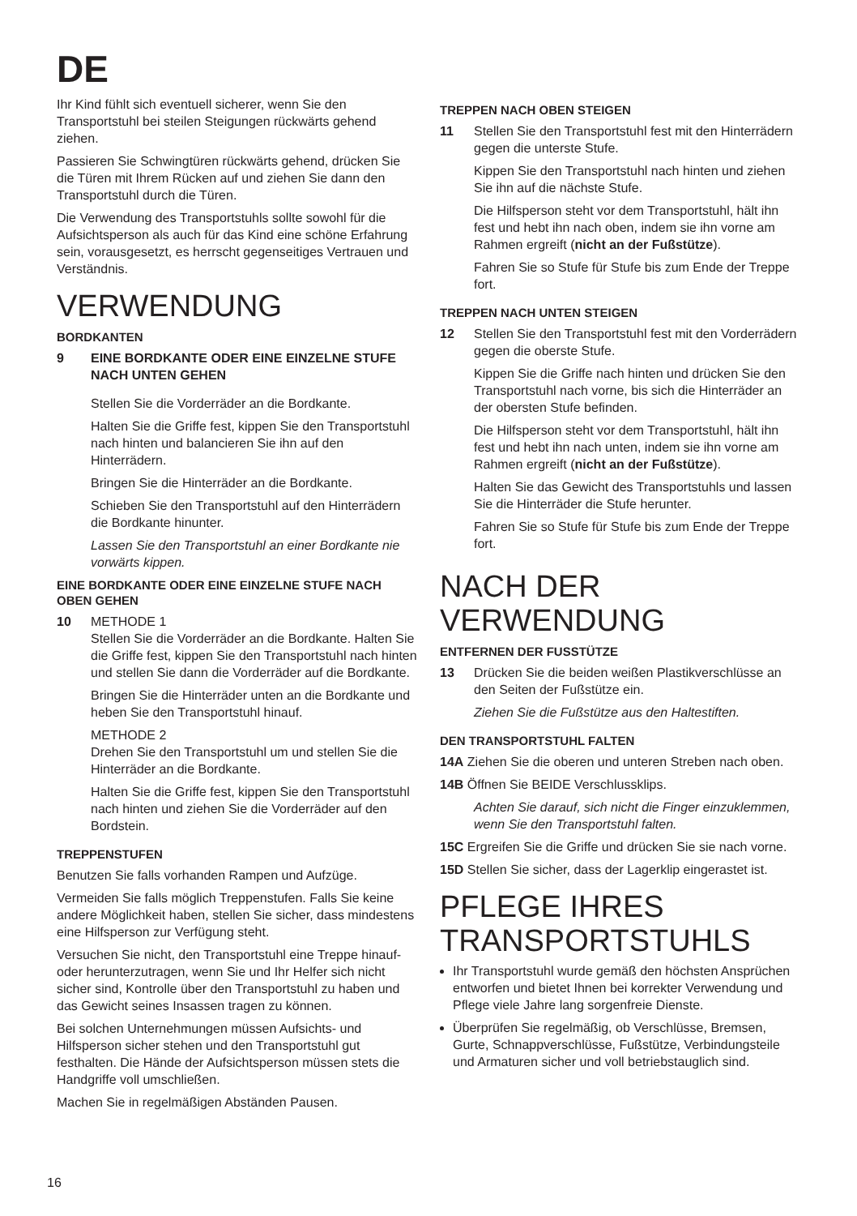DE
Ihr Kind fühlt sich eventuell sicherer, wenn Sie den Transportstuhl bei steilen Steigungen rückwärts gehend ziehen.
Passieren Sie Schwingtüren rückwärts gehend, drücken Sie die Türen mit Ihrem Rücken auf und ziehen Sie dann den Transportstuhl durch die Türen.
Die Verwendung des Transportstuhls sollte sowohl für die Aufsichtsperson als auch für das Kind eine schöne Erfahrung sein, vorausgesetzt, es herrscht gegenseitiges Vertrauen und Verständnis.
VERWENDUNG
BORDKANTEN
9 EINE BORDKANTE ODER EINE EINZELNE STUFE NACH UNTEN GEHEN
Stellen Sie die Vorderräder an die Bordkante.
Halten Sie die Griffe fest, kippen Sie den Transportstuhl nach hinten und balancieren Sie ihn auf den Hinterrädern.
Bringen Sie die Hinterräder an die Bordkante.
Schieben Sie den Transportstuhl auf den Hinterrädern die Bordkante hinunter.
Lassen Sie den Transportstuhl an einer Bordkante nie vorwärts kippen.
EINE BORDKANTE ODER EINE EINZELNE STUFE NACH OBEN GEHEN
10 METHODE 1
Stellen Sie die Vorderräder an die Bordkante. Halten Sie die Griffe fest, kippen Sie den Transportstuhl nach hinten und stellen Sie dann die Vorderräder auf die Bordkante.
Bringen Sie die Hinterräder unten an die Bordkante und heben Sie den Transportstuhl hinauf.
METHODE 2
Drehen Sie den Transportstuhl um und stellen Sie die Hinterräder an die Bordkante.
Halten Sie die Griffe fest, kippen Sie den Transportstuhl nach hinten und ziehen Sie die Vorderräder auf den Bordstein.
TREPPENSTUFEN
Benutzen Sie falls vorhanden Rampen und Aufzüge.
Vermeiden Sie falls möglich Treppenstufen. Falls Sie keine andere Möglichkeit haben, stellen Sie sicher, dass mindestens eine Hilfsperson zur Verfügung steht.
Versuchen Sie nicht, den Transportstuhl eine Treppe hinauf- oder herunterzutragen, wenn Sie und Ihr Helfer sich nicht sicher sind, Kontrolle über den Transportstuhl zu haben und das Gewicht seines Insassen tragen zu können.
Bei solchen Unternehmungen müssen Aufsichts- und Hilfsperson sicher stehen und den Transportstuhl gut festhalten. Die Hände der Aufsichtsperson müssen stets die Handgriffe voll umschließen.
Machen Sie in regelmäßigen Abständen Pausen.
TREPPEN NACH OBEN STEIGEN
11 Stellen Sie den Transportstuhl fest mit den Hinterrädern gegen die unterste Stufe.
Kippen Sie den Transportstuhl nach hinten und ziehen Sie ihn auf die nächste Stufe.
Die Hilfsperson steht vor dem Transportstuhl, hält ihn fest und hebt ihn nach oben, indem sie ihn vorne am Rahmen ergreift (nicht an der Fußstütze).
Fahren Sie so Stufe für Stufe bis zum Ende der Treppe fort.
TREPPEN NACH UNTEN STEIGEN
12 Stellen Sie den Transportstuhl fest mit den Vorderrädern gegen die oberste Stufe.
Kippen Sie die Griffe nach hinten und drücken Sie den Transportstuhl nach vorne, bis sich die Hinterräder an der obersten Stufe befinden.
Die Hilfsperson steht vor dem Transportstuhl, hält ihn fest und hebt ihn nach unten, indem sie ihn vorne am Rahmen ergreift (nicht an der Fußstütze).
Halten Sie das Gewicht des Transportstuhls und lassen Sie die Hinterräder die Stufe herunter.
Fahren Sie so Stufe für Stufe bis zum Ende der Treppe fort.
NACH DER VERWENDUNG
ENTFERNEN DER FUSSTÜTZE
13 Drücken Sie die beiden weißen Plastikverschlüsse an den Seiten der Fußstütze ein.
Ziehen Sie die Fußstütze aus den Haltestiften.
DEN TRANSPORTSTUHL FALTEN
14A Ziehen Sie die oberen und unteren Streben nach oben.
14B Öffnen Sie BEIDE Verschlussklips.
Achten Sie darauf, sich nicht die Finger einzuklemmen, wenn Sie den Transportstuhl falten.
15C Ergreifen Sie die Griffe und drücken Sie sie nach vorne.
15D Stellen Sie sicher, dass der Lagerklip eingerastet ist.
PFLEGE IHRES TRANSPORTSTUHLS
Ihr Transportstuhl wurde gemäß den höchsten Ansprüchen entworfen und bietet Ihnen bei korrekter Verwendung und Pflege viele Jahre lang sorgenfreie Dienste.
Überprüfen Sie regelmäßig, ob Verschlüsse, Bremsen, Gurte, Schnappverschlüsse, Fußstütze, Verbindungsteile und Armaturen sicher und voll betriebstauglich sind.
16